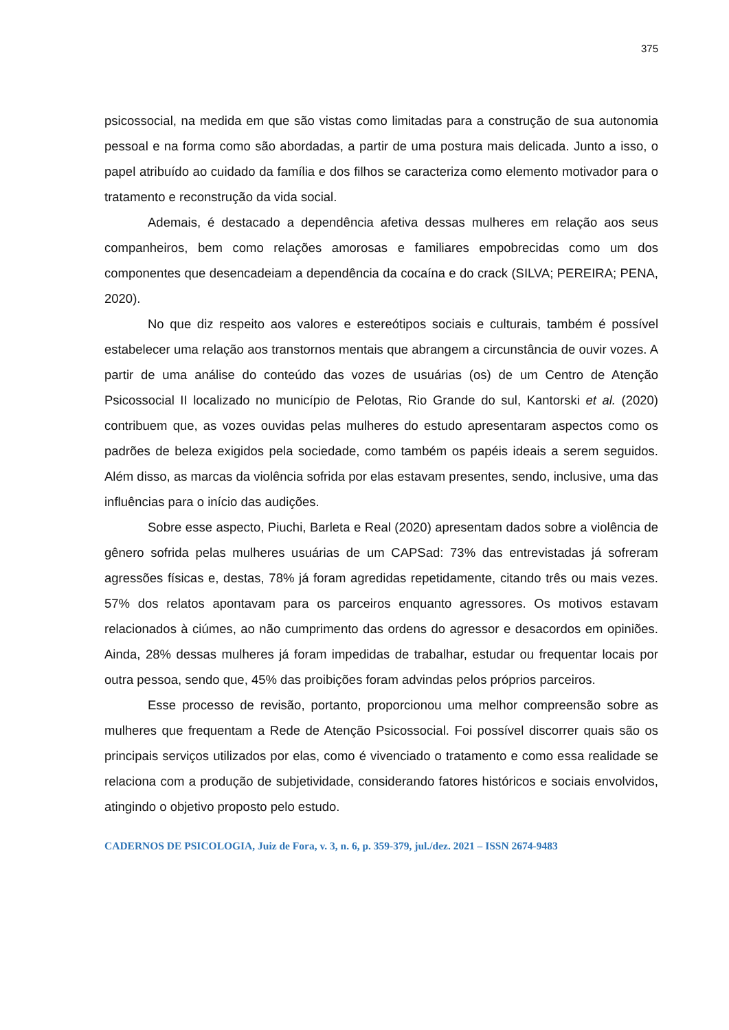375
psicossocial, na medida em que são vistas como limitadas para a construção de sua autonomia pessoal e na forma como são abordadas, a partir de uma postura mais delicada. Junto a isso, o papel atribuído ao cuidado da família e dos filhos se caracteriza como elemento motivador para o tratamento e reconstrução da vida social.
Ademais, é destacado a dependência afetiva dessas mulheres em relação aos seus companheiros, bem como relações amorosas e familiares empobrecidas como um dos componentes que desencadeiam a dependência da cocaína e do crack (SILVA; PEREIRA; PENA, 2020).
No que diz respeito aos valores e estereótipos sociais e culturais, também é possível estabelecer uma relação aos transtornos mentais que abrangem a circunstância de ouvir vozes. A partir de uma análise do conteúdo das vozes de usuárias (os) de um Centro de Atenção Psicossocial II localizado no município de Pelotas, Rio Grande do sul, Kantorski et al. (2020) contribuem que, as vozes ouvidas pelas mulheres do estudo apresentaram aspectos como os padrões de beleza exigidos pela sociedade, como também os papéis ideais a serem seguidos. Além disso, as marcas da violência sofrida por elas estavam presentes, sendo, inclusive, uma das influências para o início das audições.
Sobre esse aspecto, Piuchi, Barleta e Real (2020) apresentam dados sobre a violência de gênero sofrida pelas mulheres usuárias de um CAPSad: 73% das entrevistadas já sofreram agressões físicas e, destas, 78% já foram agredidas repetidamente, citando três ou mais vezes. 57% dos relatos apontavam para os parceiros enquanto agressores. Os motivos estavam relacionados à ciúmes, ao não cumprimento das ordens do agressor e desacordos em opiniões. Ainda, 28% dessas mulheres já foram impedidas de trabalhar, estudar ou frequentar locais por outra pessoa, sendo que, 45% das proibições foram advindas pelos próprios parceiros.
Esse processo de revisão, portanto, proporcionou uma melhor compreensão sobre as mulheres que frequentam a Rede de Atenção Psicossocial. Foi possível discorrer quais são os principais serviços utilizados por elas, como é vivenciado o tratamento e como essa realidade se relaciona com a produção de subjetividade, considerando fatores históricos e sociais envolvidos, atingindo o objetivo proposto pelo estudo.
CADERNOS DE PSICOLOGIA, Juiz de Fora, v. 3, n. 6, p. 359-379, jul./dez. 2021 – ISSN 2674-9483